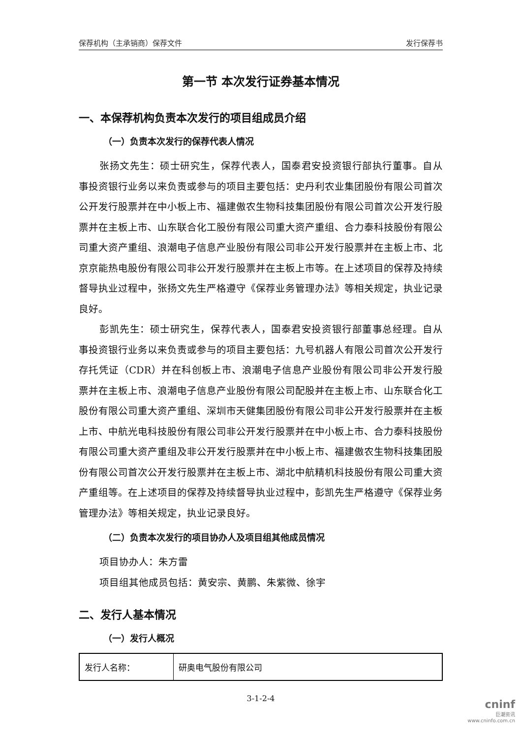保荐机构（主承销商）保荐文件 发行保荐书
第一节 本次发行证券基本情况
一、本保荐机构负责本次发行的项目组成员介绍
（一）负责本次发行的保荐代表人情况
张扬文先生：硕士研究生，保荐代表人，国泰君安投资银行部执行董事。自从事投资银行业务以来负责或参与的项目主要包括：史丹利农业集团股份有限公司首次公开发行股票并在中小板上市、福建傲农生物科技集团股份有限公司首次公开发行股票并在主板上市、山东联合化工股份有限公司重大资产重组、合力泰科技股份有限公司重大资产重组、浪潮电子信息产业股份有限公司非公开发行股票并在主板上市、北京京能热电股份有限公司非公开发行股票并在主板上市等。在上述项目的保荐及持续督导执业过程中，张扬文先生严格遵守《保荐业务管理办法》等相关规定，执业记录良好。
彭凯先生：硕士研究生，保荐代表人，国泰君安投资银行部董事总经理。自从事投资银行业务以来负责或参与的项目主要包括：九号机器人有限公司首次公开发行存托凭证（CDR）并在科创板上市、浪潮电子信息产业股份有限公司非公开发行股票并在主板上市、浪潮电子信息产业股份有限公司配股并在主板上市、山东联合化工股份有限公司重大资产重组、深圳市天健集团股份有限公司非公开发行股票并在主板上市、中航光电科技股份有限公司非公开发行股票并在中小板上市、合力泰科技股份有限公司重大资产重组及非公开发行股票并在中小板上市、福建傲农生物科技集团股份有限公司首次公开发行股票并在主板上市、湖北中航精机科技股份有限公司重大资产重组等。在上述项目的保荐及持续督导执业过程中，彭凯先生严格遵守《保荐业务管理办法》等相关规定，执业记录良好。
（二）负责本次发行的项目协办人及项目组其他成员情况
项目协办人：朱方雷
项目组其他成员包括：黄安宗、黄鹏、朱紫微、徐宇
二、发行人基本情况
（一）发行人概况
| 发行人名称： | 研奥电气股份有限公司 |
3-1-2-4
cninf
巨潮资讯
www.cninfo.com.cn